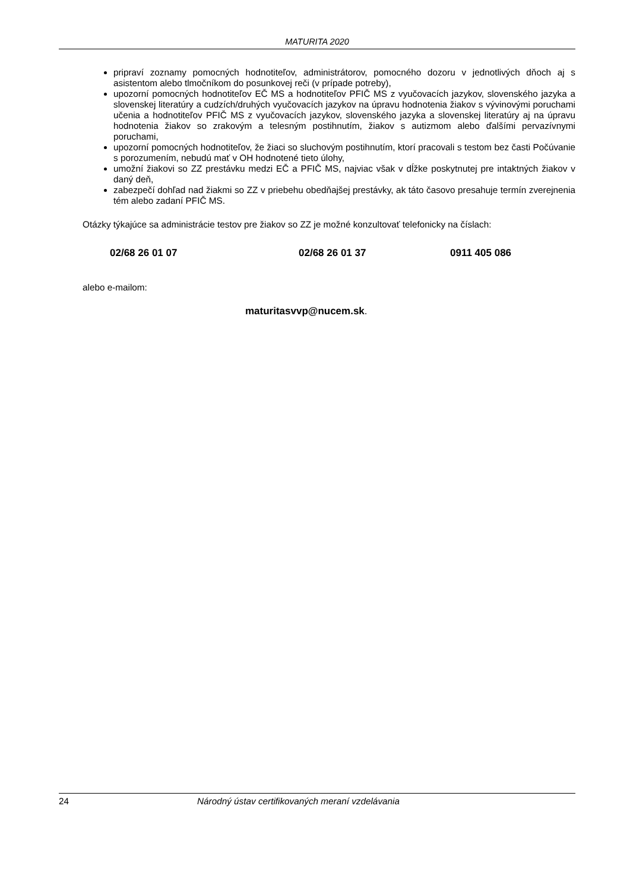MATURITA 2020
pripraví zoznamy pomocných hodnotiteľov, administrátorov, pomocného dozoru v jednotlivých dňoch aj s asistentom alebo tlmočníkom do posunkovej reči (v prípade potreby),
upozorní pomocných hodnotiteľov EČ MS a hodnotiteľov PFIČ MS z vyučovacích jazykov, slovenského jazyka a slovenskej literatúry a cudzích/druhých vyučovacích jazykov na úpravu hodnotenia žiakov s vývinovými poruchami učenia a hodnotiteľov PFIČ MS z vyučovacích jazykov, slovenského jazyka a slovenskej literatúry aj na úpravu hodnotenia žiakov so zrakovým a telesným postihnutím, žiakov s autizmom alebo ďalšími pervazívnymi poruchami,
upozorní pomocných hodnotiteľov, že žiaci so sluchovým postihnutím, ktorí pracovali s testom bez časti Počúvanie s porozumením, nebudú mať v OH hodnotené tieto úlohy,
umožní žiakovi so ZZ prestávku medzi EČ a PFIČ MS, najviac však v dĺžke poskytnutej pre intaktných žiakov v daný deň,
zabezpečí dohľad nad žiakmi so ZZ v priebehu obedňajšej prestávky, ak táto časovo presahuje termín zverejnenia tém alebo zadaní PFIČ MS.
Otázky týkajúce sa administrácie testov pre žiakov so ZZ je možné konzultovať telefonicky na číslach:
02/68 26 01 07 02/68 26 01 37 0911 405 086
alebo e-mailom:
maturitasvvp@nucem.sk.
24 Národný ústav certifikovaných meraní vzdelávania